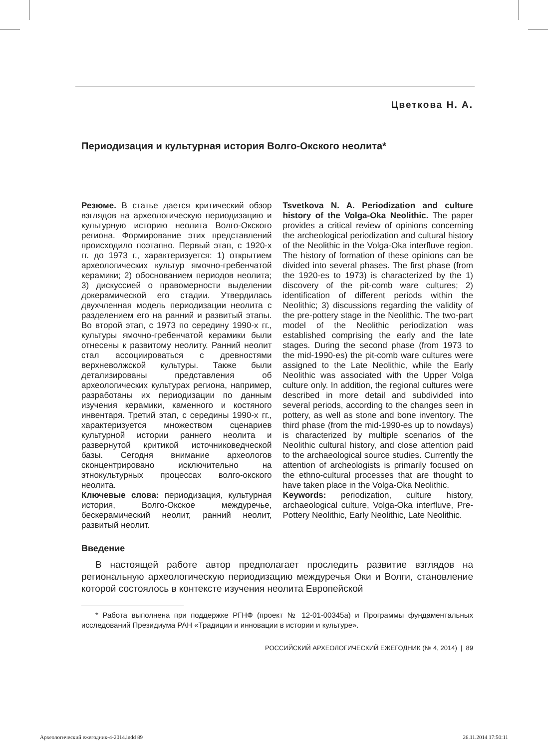Цветкова Н. А.
Периодизация и культурная история Волго-Окского неолита*
Резюме. В статье дается критический обзор взглядов на археологическую периодизацию и культурную историю неолита Волго-Окского региона. Формирование этих представлений происходило поэтапно. Первый этап, с 1920-х гг. до 1973 г., характеризуется: 1) открытием археологических культур ямочно-гребенчатой керамики; 2) обоснованием периодов неолита; 3) дискуссией о правомерности выделении докерамической его стадии. Утвердилась двухчленная модель периодизации неолита с разделением его на ранний и развитый этапы. Во второй этап, с 1973 по середину 1990-х гг., культуры ямочно-гребенчатой керамики были отнесены к развитому неолиту. Ранний неолит стал ассоциироваться с древностями верхневолжской культуры. Также были детализированы представления об археологических культурах региона, например, разработаны их периодизации по данным изучения керамики, каменного и костяного инвентаря. Третий этап, с середины 1990-х гг., характеризуется множеством сценариев культурной истории раннего неолита и развернутой критикой источниковедческой базы. Сегодня внимание археологов сконцентрировано исключительно на этнокультурных процессах волго-окского неолита.
Ключевые слова: периодизация, культурная история, Волго-Окское междуречье, бескерамический неолит, ранний неолит, развитый неолит.
Tsvetkova N. A. Periodization and culture history of the Volga-Oka Neolithic. The paper provides a critical review of opinions concerning the archeological periodization and cultural history of the Neolithic in the Volga-Oka interfluve region. The history of formation of these opinions can be divided into several phases. The first phase (from the 1920-es to 1973) is characterized by the 1) discovery of the pit-comb ware cultures; 2) identification of different periods within the Neolithic; 3) discussions regarding the validity of the pre-pottery stage in the Neolithic. The two-part model of the Neolithic periodization was established comprising the early and the late stages. During the second phase (from 1973 to the mid-1990-es) the pit-comb ware cultures were assigned to the Late Neolithic, while the Early Neolithic was associated with the Upper Volga culture only. In addition, the regional cultures were described in more detail and subdivided into several periods, according to the changes seen in pottery, as well as stone and bone inventory. The third phase (from the mid-1990-es up to nowdays) is characterized by multiple scenarios of the Neolithic cultural history, and close attention paid to the archaeological source studies. Currently the attention of archeologists is primarily focused on the ethno-cultural processes that are thought to have taken place in the Volga-Oka Neolithic.
Keywords: periodization, culture history, archaeological culture, Volga-Oka interfluve, Pre-Pottery Neolithic, Early Neolithic, Late Neolithic.
Введение
В настоящей работе автор предполагает проследить развитие взглядов на региональную археологическую периодизацию междуречья Оки и Волги, становление которой состоялось в контексте изучения неолита Европейской
* Работа выполнена при поддержке РГНФ (проект № 12-01-00345а) и Программы фундаментальных исследований Президиума РАН «Традиции и инновации в истории и культуре».
РОССИЙСКИЙ АРХЕОЛОГИЧЕСКИЙ ЕЖЕГОДНИК (№ 4, 2014) | 89
Археологический ежегодник-4-2014.indd 89 26.11.2014 17:50:11